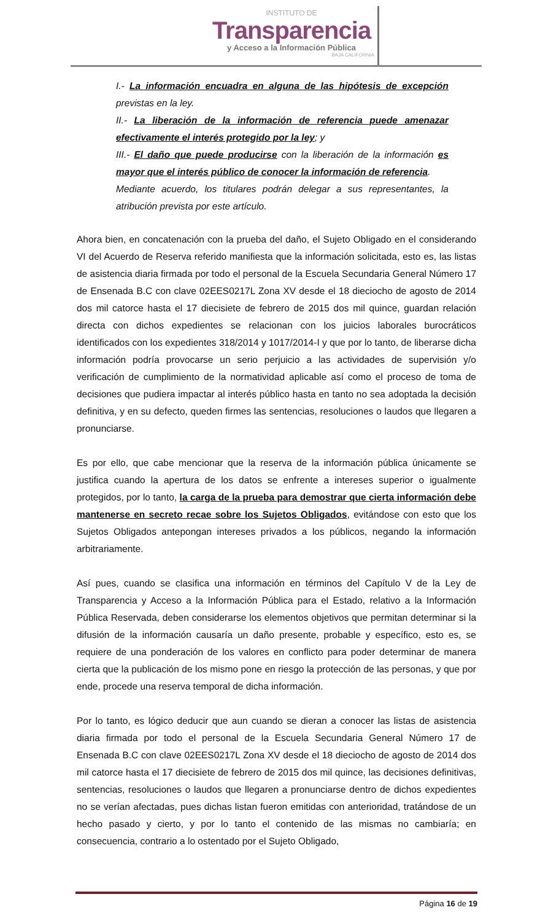INSTITUTO DE
Transparencia
y Acceso a la Información Pública
BAJA CALIFORNIA
I.- La información encuadra en alguna de las hipótesis de excepción previstas en la ley.
II.- La liberación de la información de referencia puede amenazar efectivamente el interés protegido por la ley; y
III.- El daño que puede producirse con la liberación de la información es mayor que el interés público de conocer la información de referencia.
Mediante acuerdo, los titulares podrán delegar a sus representantes, la atribución prevista por este artículo.
Ahora bien, en concatenación con la prueba del daño, el Sujeto Obligado en el considerando VI del Acuerdo de Reserva referido manifiesta que la información solicitada, esto es, las listas de asistencia diaria firmada por todo el personal de la Escuela Secundaria General Número 17 de Ensenada B.C con clave 02EES0217L Zona XV desde el 18 dieciocho de agosto de 2014 dos mil catorce hasta el 17 diecisiete de febrero de 2015 dos mil quince, guardan relación directa con dichos expedientes se relacionan con los juicios laborales burocráticos identificados con los expedientes 318/2014 y 1017/2014-I y que por lo tanto, de liberarse dicha información podría provocarse un serio perjuicio a las actividades de supervisión y/o verificación de cumplimiento de la normatividad aplicable así como el proceso de toma de decisiones que pudiera impactar al interés público hasta en tanto no sea adoptada la decisión definitiva, y en su defecto, queden firmes las sentencias, resoluciones o laudos que llegaren a pronunciarse.
Es por ello, que cabe mencionar que la reserva de la información pública únicamente se justifica cuando la apertura de los datos se enfrente a intereses superior o igualmente protegidos, por lo tanto, la carga de la prueba para demostrar que cierta información debe mantenerse en secreto recae sobre los Sujetos Obligados, evitándose con esto que los Sujetos Obligados antepongan intereses privados a los públicos, negando la información arbitrariamente.
Así pues, cuando se clasifica una información en términos del Capítulo V de la Ley de Transparencia y Acceso a la Información Pública para el Estado, relativo a la Información Pública Reservada, deben considerarse los elementos objetivos que permitan determinar si la difusión de la información causaría un daño presente, probable y específico, esto es, se requiere de una ponderación de los valores en conflicto para poder determinar de manera cierta que la publicación de los mismo pone en riesgo la protección de las personas, y que por ende, procede una reserva temporal de dicha información.
Por lo tanto, es lógico deducir que aun cuando se dieran a conocer las listas de asistencia diaria firmada por todo el personal de la Escuela Secundaria General Número 17 de Ensenada B.C con clave 02EES0217L Zona XV desde el 18 dieciocho de agosto de 2014 dos mil catorce hasta el 17 diecisiete de febrero de 2015 dos mil quince, las decisiones definitivas, sentencias, resoluciones o laudos que llegaren a pronunciarse dentro de dichos expedientes no se verían afectadas, pues dichas listan fueron emitidas con anterioridad, tratándose de un hecho pasado y cierto, y por lo tanto el contenido de las mismas no cambiaría; en consecuencia, contrario a lo ostentado por el Sujeto Obligado,
Página 16 de 19